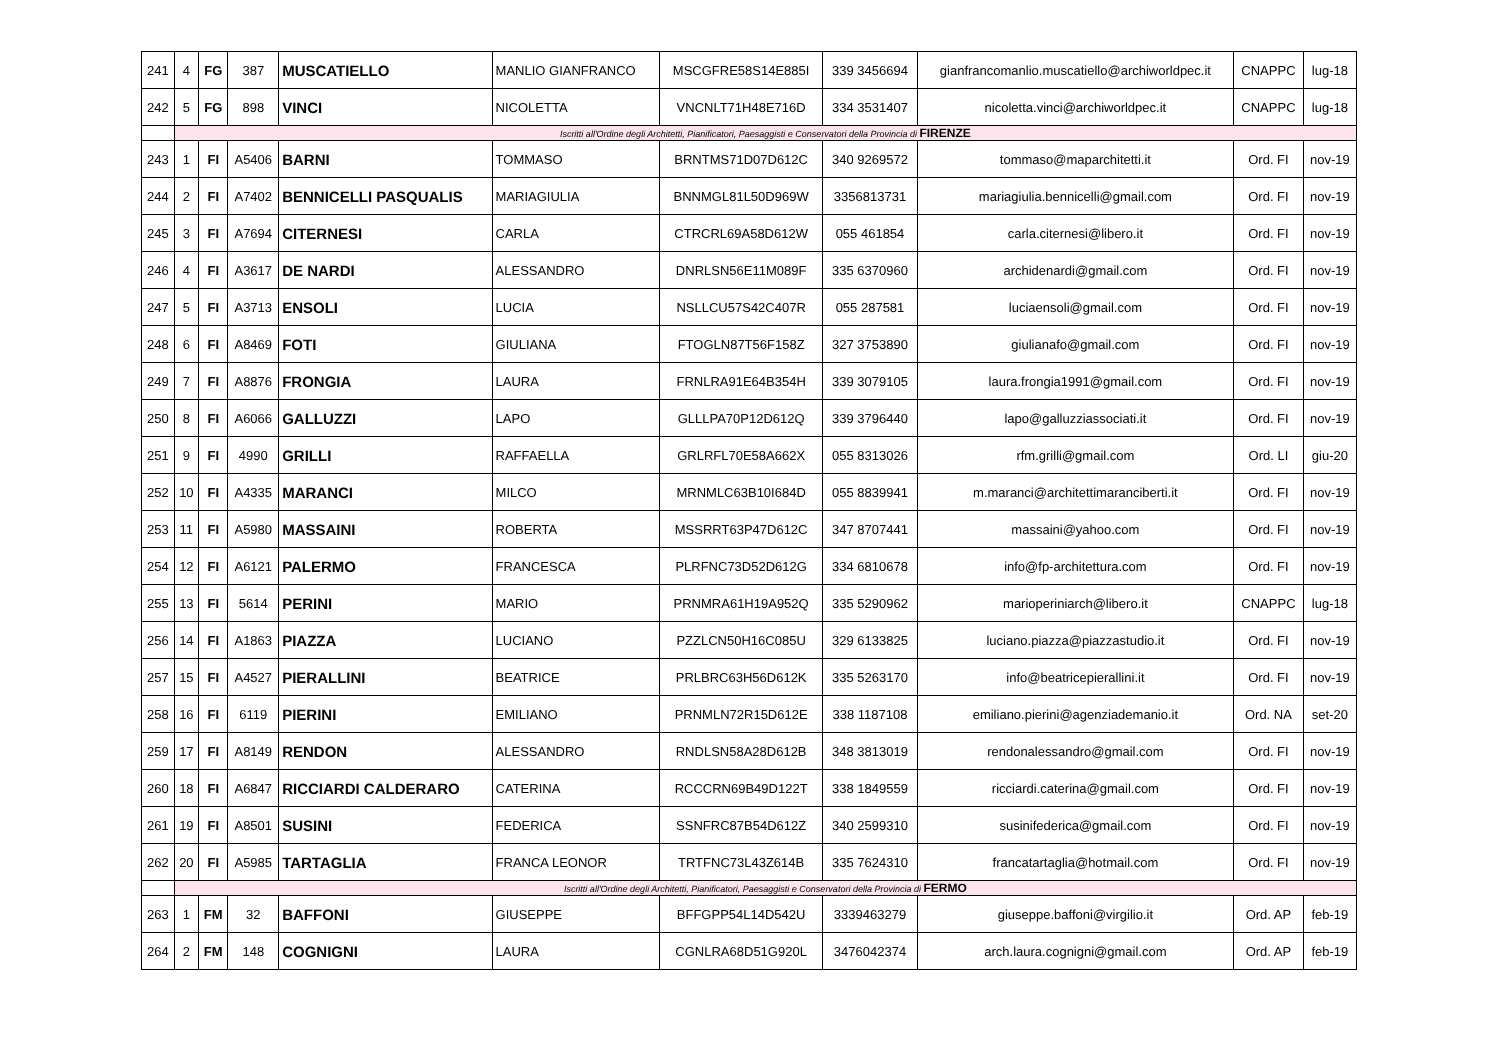| 241 | 4 | FG | 387 | MUSCATIELLO | MANLIO GIANFRANCO | MSCGFRE58S14E885I | 339 3456694 | gianfrancomanlio.muscatiello@archiworldpec.it | CNAPPC | lug-18 |
| 242 | 5 | FG | 898 | VINCI | NICOLETTA | VNCNLT71H48E716D | 334 3531407 | nicoletta.vinci@archiworldpec.it | CNAPPC | lug-18 |
| | Iscritti all'Ordine degli Architetti, Pianificatori, Paesaggisti e Conservatori della Provincia di FIRENZE | | | | | | | | | |
| 243 | 1 | FI | A5406 | BARNI | TOMMASO | BRNTMS71D07D612C | 340 9269572 | tommaso@maparchitetti.it | Ord. FI | nov-19 |
| 244 | 2 | FI | A7402 | BENNICELLI PASQUALIS | MARIAGIULIA | BNNMGL81L50D969W | 3356813731 | mariagiulia.bennicelli@gmail.com | Ord. FI | nov-19 |
| 245 | 3 | FI | A7694 | CITERNESI | CARLA | CTRCRL69A58D612W | 055 461854 | carla.citernesi@libero.it | Ord. FI | nov-19 |
| 246 | 4 | FI | A3617 | DE NARDI | ALESSANDRO | DNRLSN56E11M089F | 335 6370960 | archidenardi@gmail.com | Ord. FI | nov-19 |
| 247 | 5 | FI | A3713 | ENSOLI | LUCIA | NSLLCU57S42C407R | 055 287581 | luciaensoli@gmail.com | Ord. FI | nov-19 |
| 248 | 6 | FI | A8469 | FOTI | GIULIANA | FTOGLN87T56F158Z | 327 3753890 | giulianafo@gmail.com | Ord. FI | nov-19 |
| 249 | 7 | FI | A8876 | FRONGIA | LAURA | FRNLRA91E64B354H | 339 3079105 | laura.frongia1991@gmail.com | Ord. FI | nov-19 |
| 250 | 8 | FI | A6066 | GALLUZZI | LAPO | GLLLPA70P12D612Q | 339 3796440 | lapo@galluzziassociati.it | Ord. FI | nov-19 |
| 251 | 9 | FI | 4990 | GRILLI | RAFFAELLA | GRLRFL70E58A662X | 055 8313026 | rfm.grilli@gmail.com | Ord. LI | giu-20 |
| 252 | 10 | FI | A4335 | MARANCI | MILCO | MRNMLC63B10I684D | 055 8839941 | m.maranci@architettimaranciberti.it | Ord. FI | nov-19 |
| 253 | 11 | FI | A5980 | MASSAINI | ROBERTA | MSSRRT63P47D612C | 347 8707441 | massaini@yahoo.com | Ord. FI | nov-19 |
| 254 | 12 | FI | A6121 | PALERMO | FRANCESCA | PLRFNC73D52D612G | 334 6810678 | info@fp-architettura.com | Ord. FI | nov-19 |
| 255 | 13 | FI | 5614 | PERINI | MARIO | PRNMRA61H19A952Q | 335 5290962 | marioperiniarch@libero.it | CNAPPC | lug-18 |
| 256 | 14 | FI | A1863 | PIAZZA | LUCIANO | PZZLCN50H16C085U | 329 6133825 | luciano.piazza@piazzastudio.it | Ord. FI | nov-19 |
| 257 | 15 | FI | A4527 | PIERALLINI | BEATRICE | PRLBRC63H56D612K | 335 5263170 | info@beatricepierallini.it | Ord. FI | nov-19 |
| 258 | 16 | FI | 6119 | PIERINI | EMILIANO | PRNMLN72R15D612E | 338 1187108 | emiliano.pierini@agenziademanio.it | Ord. NA | set-20 |
| 259 | 17 | FI | A8149 | RENDON | ALESSANDRO | RNDLSN58A28D612B | 348 3813019 | rendonalessandro@gmail.com | Ord. FI | nov-19 |
| 260 | 18 | FI | A6847 | RICCIARDI CALDERARO | CATERINA | RCCCRN69B49D122T | 338 1849559 | ricciardi.caterina@gmail.com | Ord. FI | nov-19 |
| 261 | 19 | FI | A8501 | SUSINI | FEDERICA | SSNFRC87B54D612Z | 340 2599310 | susinifederica@gmail.com | Ord. FI | nov-19 |
| 262 | 20 | FI | A5985 | TARTAGLIA | FRANCA LEONOR | TRTFNC73L43Z614B | 335 7624310 | francatartaglia@hotmail.com | Ord. FI | nov-19 |
| | Iscritti all'Ordine degli Architetti, Pianificatori, Paesaggisti e Conservatori della Provincia di FERMO | | | | | | | | | |
| 263 | 1 | FM | 32 | BAFFONI | GIUSEPPE | BFFGPP54L14D542U | 3339463279 | giuseppe.baffoni@virgilio.it | Ord. AP | feb-19 |
| 264 | 2 | FM | 148 | COGNIGNI | LAURA | CGNLRA68D51G920L | 3476042374 | arch.laura.cognigni@gmail.com | Ord. AP | feb-19 |